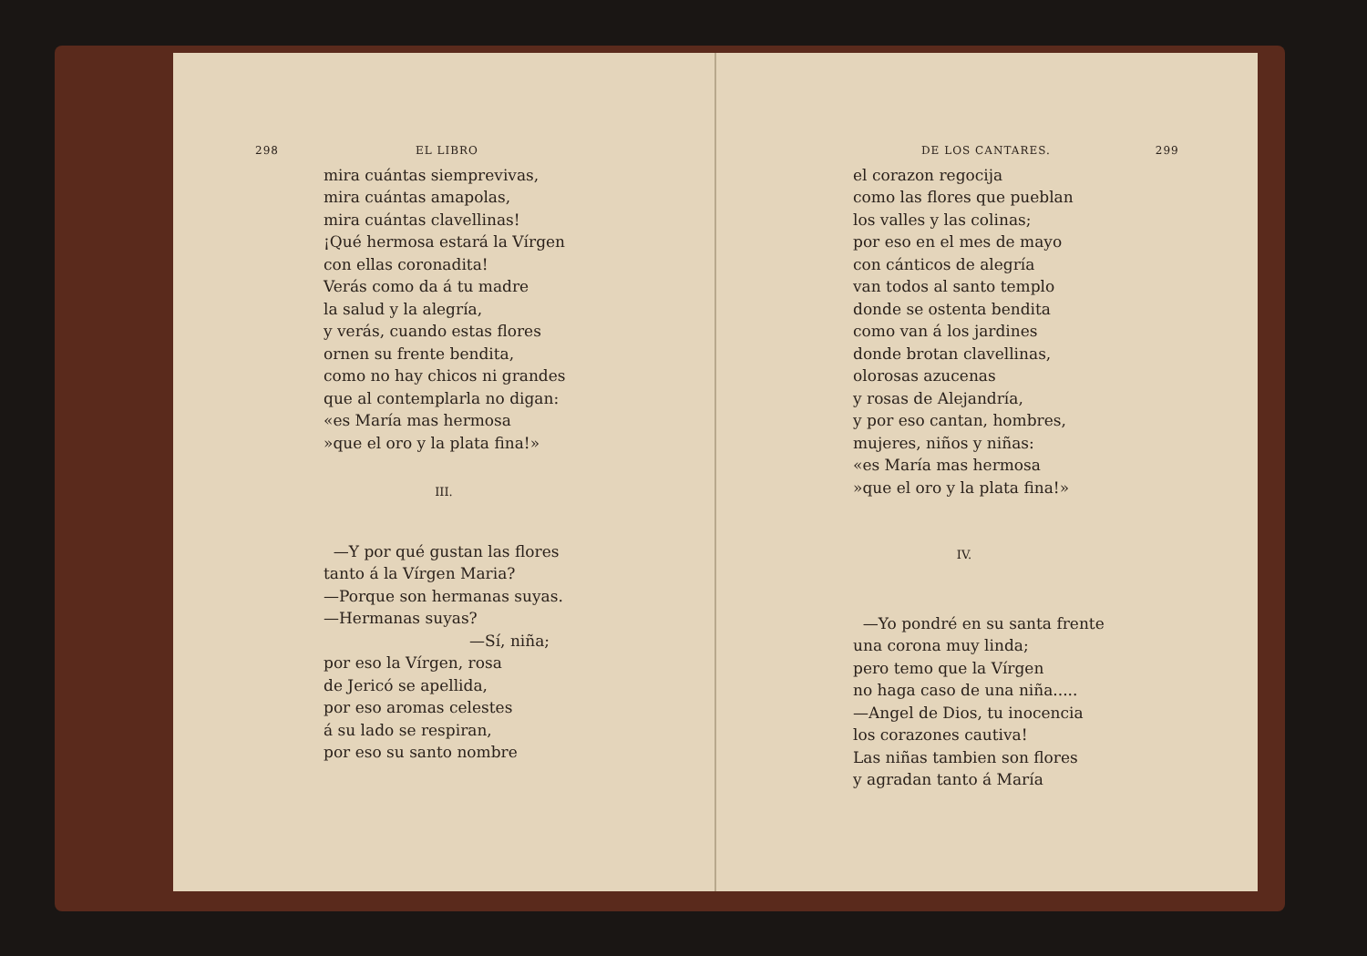298 EL LIBRO
mira cuántas siemprevivas,
mira cuántas amapolas,
mira cuántas clavellinas!
¡Qué hermosa estará la Vírgen
con ellas coronadita!
Verás como da á tu madre
la salud y la alegría,
y verás, cuando estas flores
ornen su frente bendita,
como no hay chicos ni grandes
que al contemplarla no digan:
«es María mas hermosa
»que el oro y la plata fina!»
III.
—Y por qué gustan las flores
tanto á la Vírgen Maria?
—Porque son hermanas suyas.
—Hermanas suyas?
—Sí, niña;
por eso la Vírgen, rosa
de Jericó se apellida,
por eso aromas celestes
á su lado se respiran,
por eso su santo nombre
DE LOS CANTARES. 299
el corazon regocija
como las flores que pueblan
los valles y las colinas;
por eso en el mes de mayo
con cánticos de alegría
van todos al santo templo
donde se ostenta bendita
como van á los jardines
donde brotan clavellinas,
olorosas azucenas
y rosas de Alejandría,
y por eso cantan, hombres,
mujeres, niños y niñas:
«es María mas hermosa
»que el oro y la plata fina!»
IV.
—Yo pondré en su santa frente
una corona muy linda;
pero temo que la Vírgen
no haga caso de una niña.....
—Angel de Dios, tu inocencia
los corazones cautiva!
Las niñas tambien son flores
y agradan tanto á María